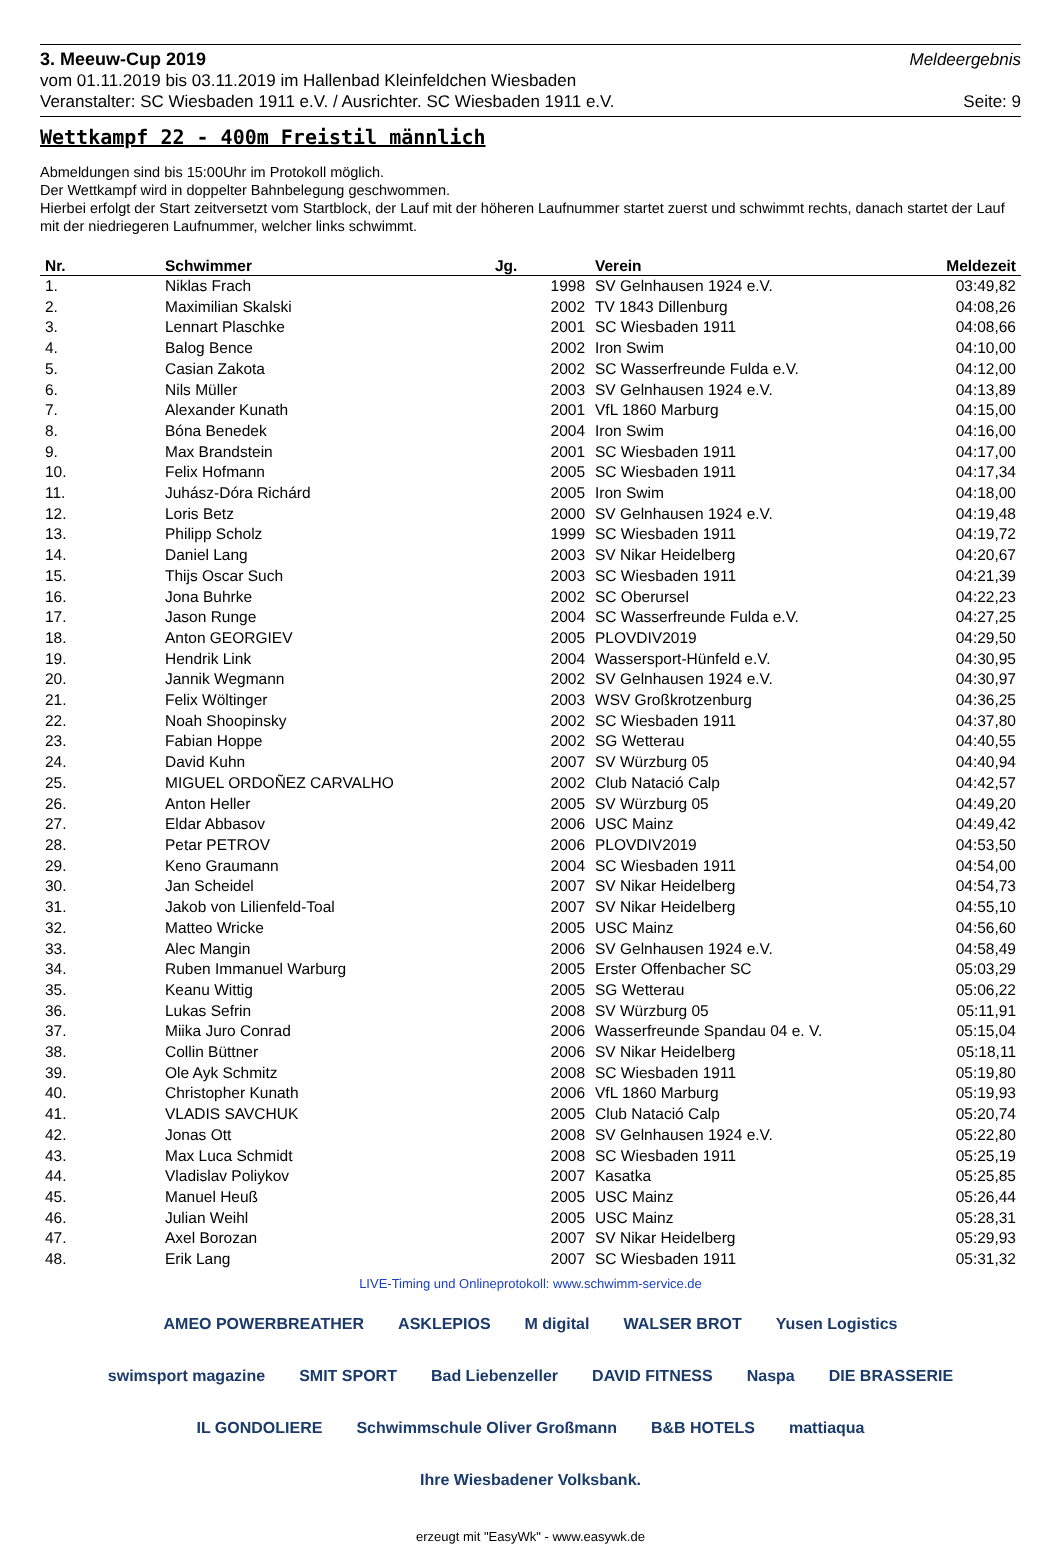3. Meeuw-Cup 2019 Meldeergebnis
vom 01.11.2019 bis 03.11.2019 im Hallenbad Kleinfeldchen Wiesbaden
Veranstalter: SC Wiesbaden 1911 e.V. / Ausrichter. SC Wiesbaden 1911 e.V. Seite: 9
Wettkampf 22 - 400m Freistil männlich
Abmeldungen sind bis 15:00Uhr im Protokoll möglich.
Der Wettkampf wird in doppelter Bahnbelegung geschwommen.
Hierbei erfolgt der Start zeitversetzt vom Startblock, der Lauf mit der höheren Laufnummer startet zuerst und schwimmt rechts, danach startet der Lauf mit der niedriegeren Laufnummer, welcher links schwimmt.
| Nr. | Schwimmer | Jg. | Verein | Meldezeit |
| --- | --- | --- | --- | --- |
| 1. | Niklas Frach | 1998 | SV Gelnhausen 1924 e.V. | 03:49,82 |
| 2. | Maximilian Skalski | 2002 | TV 1843 Dillenburg | 04:08,26 |
| 3. | Lennart Plaschke | 2001 | SC Wiesbaden 1911 | 04:08,66 |
| 4. | Balog Bence | 2002 | Iron Swim | 04:10,00 |
| 5. | Casian Zakota | 2002 | SC Wasserfreunde Fulda e.V. | 04:12,00 |
| 6. | Nils Müller | 2003 | SV Gelnhausen 1924 e.V. | 04:13,89 |
| 7. | Alexander Kunath | 2001 | VfL 1860 Marburg | 04:15,00 |
| 8. | Bóna Benedek | 2004 | Iron Swim | 04:16,00 |
| 9. | Max Brandstein | 2001 | SC Wiesbaden 1911 | 04:17,00 |
| 10. | Felix Hofmann | 2005 | SC Wiesbaden 1911 | 04:17,34 |
| 11. | Juhász-Dóra Richárd | 2005 | Iron Swim | 04:18,00 |
| 12. | Loris Betz | 2000 | SV Gelnhausen 1924 e.V. | 04:19,48 |
| 13. | Philipp Scholz | 1999 | SC Wiesbaden 1911 | 04:19,72 |
| 14. | Daniel Lang | 2003 | SV Nikar Heidelberg | 04:20,67 |
| 15. | Thijs Oscar Such | 2003 | SC Wiesbaden 1911 | 04:21,39 |
| 16. | Jona Buhrke | 2002 | SC Oberursel | 04:22,23 |
| 17. | Jason Runge | 2004 | SC Wasserfreunde Fulda e.V. | 04:27,25 |
| 18. | Anton GEORGIEV | 2005 | PLOVDIV2019 | 04:29,50 |
| 19. | Hendrik Link | 2004 | Wassersport-Hünfeld e.V. | 04:30,95 |
| 20. | Jannik Wegmann | 2002 | SV Gelnhausen 1924 e.V. | 04:30,97 |
| 21. | Felix Wöltinger | 2003 | WSV Großkrotzenburg | 04:36,25 |
| 22. | Noah Shoopinsky | 2002 | SC Wiesbaden 1911 | 04:37,80 |
| 23. | Fabian Hoppe | 2002 | SG Wetterau | 04:40,55 |
| 24. | David Kuhn | 2007 | SV Würzburg 05 | 04:40,94 |
| 25. | MIGUEL ORDOÑEZ CARVALHO | 2002 | Club Natació Calp | 04:42,57 |
| 26. | Anton Heller | 2005 | SV Würzburg 05 | 04:49,20 |
| 27. | Eldar Abbasov | 2006 | USC Mainz | 04:49,42 |
| 28. | Petar PETROV | 2006 | PLOVDIV2019 | 04:53,50 |
| 29. | Keno Graumann | 2004 | SC Wiesbaden 1911 | 04:54,00 |
| 30. | Jan Scheidel | 2007 | SV Nikar Heidelberg | 04:54,73 |
| 31. | Jakob von Lilienfeld-Toal | 2007 | SV Nikar Heidelberg | 04:55,10 |
| 32. | Matteo Wricke | 2005 | USC Mainz | 04:56,60 |
| 33. | Alec Mangin | 2006 | SV Gelnhausen 1924 e.V. | 04:58,49 |
| 34. | Ruben Immanuel Warburg | 2005 | Erster Offenbacher SC | 05:03,29 |
| 35. | Keanu Wittig | 2005 | SG Wetterau | 05:06,22 |
| 36. | Lukas Sefrin | 2008 | SV Würzburg 05 | 05:11,91 |
| 37. | Miika Juro Conrad | 2006 | Wasserfreunde Spandau 04 e. V. | 05:15,04 |
| 38. | Collin Büttner | 2006 | SV Nikar Heidelberg | 05:18,11 |
| 39. | Ole Ayk Schmitz | 2008 | SC Wiesbaden 1911 | 05:19,80 |
| 40. | Christopher Kunath | 2006 | VfL 1860 Marburg | 05:19,93 |
| 41. | VLADIS SAVCHUK | 2005 | Club Natació Calp | 05:20,74 |
| 42. | Jonas Ott | 2008 | SV Gelnhausen 1924 e.V. | 05:22,80 |
| 43. | Max Luca Schmidt | 2008 | SC Wiesbaden 1911 | 05:25,19 |
| 44. | Vladislav Poliykov | 2007 | Kasatka | 05:25,85 |
| 45. | Manuel Heuß | 2005 | USC Mainz | 05:26,44 |
| 46. | Julian Weihl | 2005 | USC Mainz | 05:28,31 |
| 47. | Axel Borozan | 2007 | SV Nikar Heidelberg | 05:29,93 |
| 48. | Erik Lang | 2007 | SC Wiesbaden 1911 | 05:31,32 |
LIVE-Timing und Onlineprotokoll: www.schwimm-service.de
AMEO POWERBREATHER ASKLEPIOS M digital WALSER BROT Yusen Logistics swimsport magazine SMIT SPORT Bad Liebenzeller DAVID FITNESS Naspa DIE BRASSERIE IL GONDOLIERE Schwimmschule Oliver Großmann B&B HOTELS mattiaqua Ihre Wiesbadener Volksbank.
erzeugt mit "EasyWk" - www.easywk.de